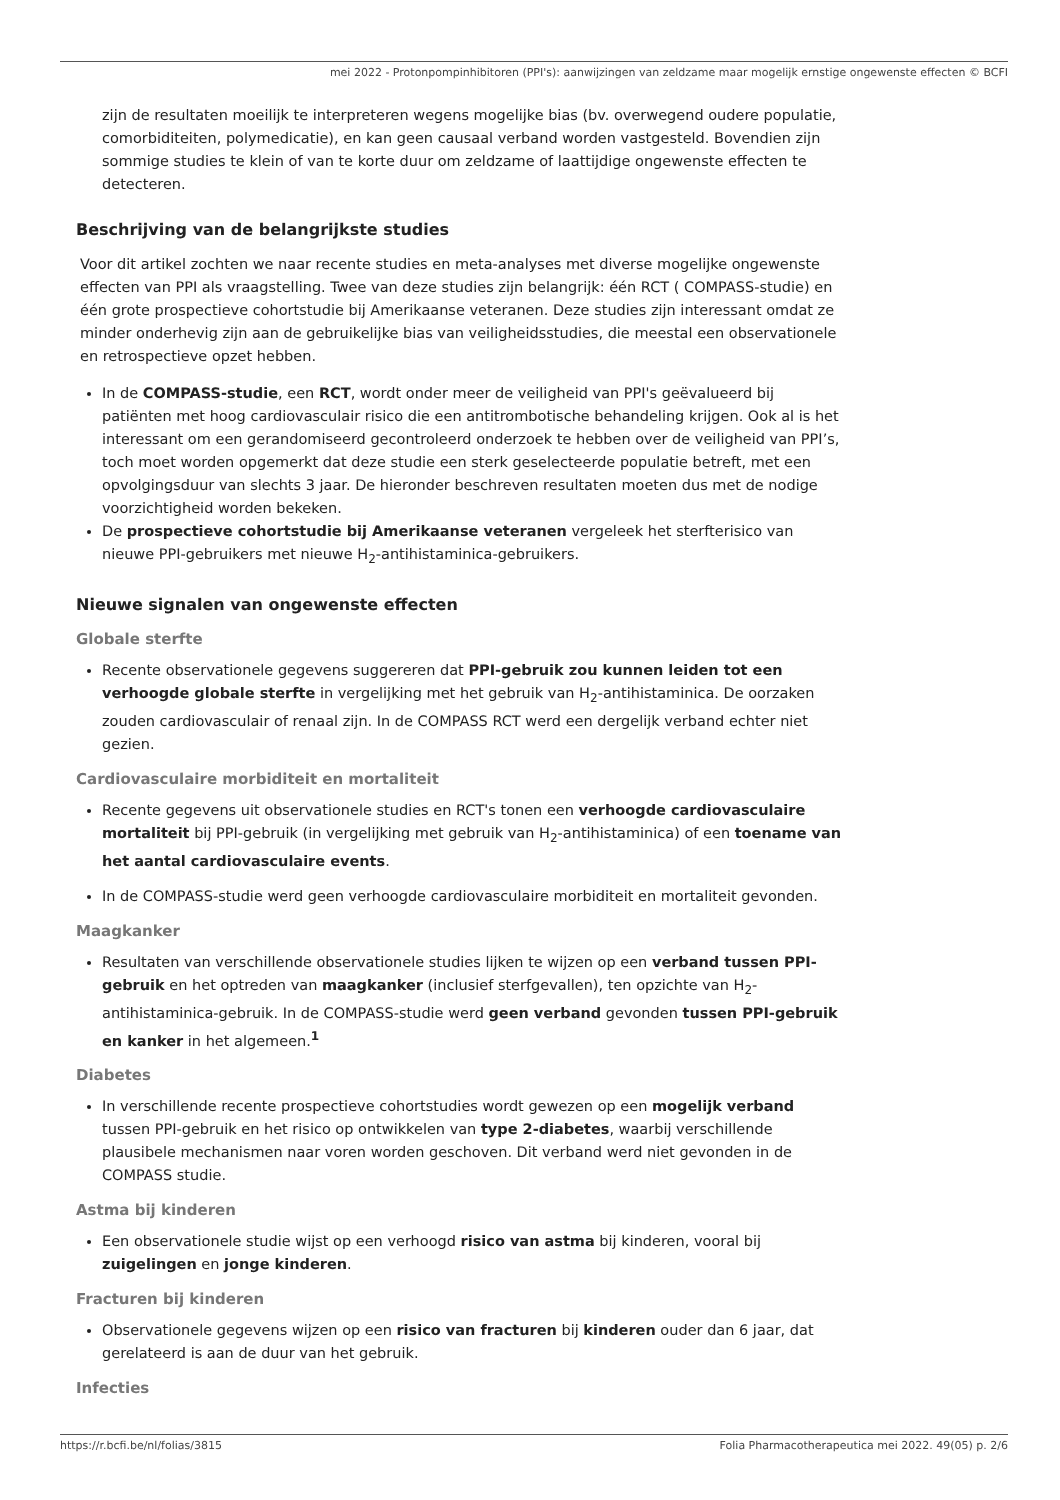mei 2022 - Protonpompinhibitoren (PPI's): aanwijzingen van zeldzame maar mogelijk ernstige ongewenste effecten © BCFI
zijn de resultaten moeilijk te interpreteren wegens mogelijke bias (bv. overwegend oudere populatie, comorbiditeiten, polymedicatie), en kan geen causaal verband worden vastgesteld. Bovendien zijn sommige studies te klein of van te korte duur om zeldzame of laattijdige ongewenste effecten te detecteren.
Beschrijving van de belangrijkste studies
Voor dit artikel zochten we naar recente studies en meta-analyses met diverse mogelijke ongewenste effecten van PPI als vraagstelling. Twee van deze studies zijn belangrijk: één RCT ( COMPASS-studie) en één grote prospectieve cohortstudie bij Amerikaanse veteranen. Deze studies zijn interessant omdat ze minder onderhevig zijn aan de gebruikelijke bias van veiligheidsstudies, die meestal een observationele en retrospectieve opzet hebben.
In de COMPASS-studie, een RCT, wordt onder meer de veiligheid van PPI's geëvalueerd bij patiënten met hoog cardiovasculair risico die een antitrombotische behandeling krijgen. Ook al is het interessant om een gerandomiseerd gecontroleerd onderzoek te hebben over de veiligheid van PPI’s, toch moet worden opgemerkt dat deze studie een sterk geselecteerde populatie betreft, met een opvolgingsduur van slechts 3 jaar. De hieronder beschreven resultaten moeten dus met de nodige voorzichtigheid worden bekeken.
De prospectieve cohortstudie bij Amerikaanse veteranen vergeleek het sterfterisico van nieuwe PPI-gebruikers met nieuwe H<sub>2</sub>-antihistaminica-gebruikers.
Nieuwe signalen van ongewenste effecten
Globale sterfte
Recente observationele gegevens suggereren dat PPI-gebruik zou kunnen leiden tot een verhoogde globale sterfte in vergelijking met het gebruik van H<sub>2</sub>-antihistaminica. De oorzaken zouden cardiovasculair of renaal zijn. In de COMPASS RCT werd een dergelijk verband echter niet gezien.
Cardiovasculaire morbiditeit en mortaliteit
Recente gegevens uit observationele studies en RCT's tonen een verhoogde cardiovasculaire mortaliteit bij PPI-gebruik (in vergelijking met gebruik van H<sub>2</sub>-antihistaminica) of een toename van het aantal cardiovasculaire events.
In de COMPASS-studie werd geen verhoogde cardiovasculaire morbiditeit en mortaliteit gevonden.
Maagkanker
Resultaten van verschillende observationele studies lijken te wijzen op een verband tussen PPI-gebruik en het optreden van maagkanker (inclusief sterfgevallen), ten opzichte van H<sub>2</sub>-antihistaminica-gebruik. In de COMPASS-studie werd geen verband gevonden tussen PPI-gebruik en kanker in het algemeen.<sup>1</sup>
Diabetes
In verschillende recente prospectieve cohortstudies wordt gewezen op een mogelijk verband tussen PPI-gebruik en het risico op ontwikkelen van type 2-diabetes, waarbij verschillende plausibele mechanismen naar voren worden geschoven. Dit verband werd niet gevonden in de COMPASS studie.
Astma bij kinderen
Een observationele studie wijst op een verhoogd risico van astma bij kinderen, vooral bij zuigelingen en jonge kinderen.
Fracturen bij kinderen
Observationele gegevens wijzen op een risico van fracturen bij kinderen ouder dan 6 jaar, dat gerelateerd is aan de duur van het gebruik.
Infecties
https://r.bcfi.be/nl/folias/3815 Folia Pharmacotherapeutica mei 2022. 49(05) p. 2/6